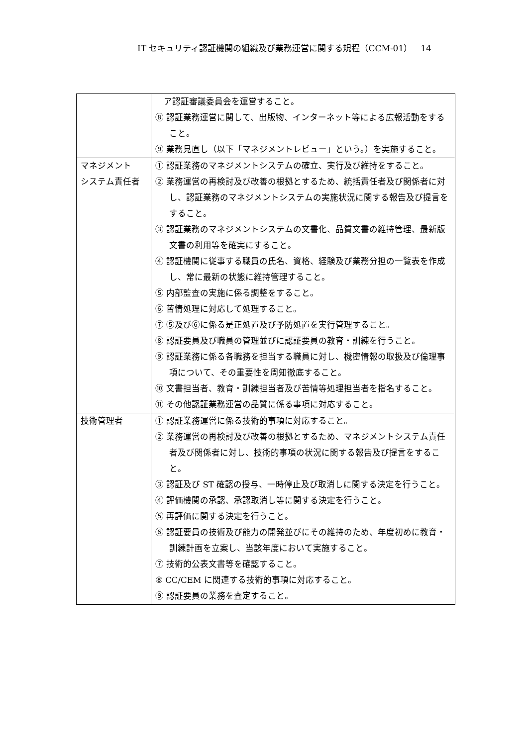IT セキュリティ認証機関の組織及び業務運営に関する規程（CCM-01）　14
| | ア認証審議委員会を運営すること。 ⑧ 認証業務運営に関して、出版物、インターネット等による広報活動をすること。 ⑨ 業務見直し（以下「マネジメントレビュー」という。）を実施すること。 |
| マネジメント システム責任者 | ① 認証業務のマネジメントシステムの確立、実行及び維持をすること。 ② 業務運営の再検討及び改善の根拠とするため、統括責任者及び関係者に対し、認証業務のマネジメントシステムの実施状況に関する報告及び提言をすること。 ③ 認証業務のマネジメントシステムの文書化、品質文書の維持管理、最新版文書の利用等を確実にすること。 ④ 認証機関に従事する職員の氏名、資格、経験及び業務分担の一覧表を作成し、常に最新の状態に維持管理すること。 ⑤ 内部監査の実施に係る調整をすること。 ⑥ 苦情処理に対応して処理すること。 ⑦ ⑤及び⑥に係る是正処置及び予防処置を実行管理すること。 ⑧ 認証要員及び職員の管理並びに認証要員の教育・訓練を行うこと。 ⑨ 認証業務に係る各職務を担当する職員に対し、機密情報の取扱及び倫理事項について、その重要性を周知徹底すること。 ⑩ 文書担当者、教育・訓練担当者及び苦情等処理担当者を指名すること。 ⑪ その他認証業務運営の品質に係る事項に対応すること。 |
| 技術管理者 | ① 認証業務運営に係る技術的事項に対応すること。 ② 業務運営の再検討及び改善の根拠とするため、マネジメントシステム責任者及び関係者に対し、技術的事項の状況に関する報告及び提言をすること。 ③ 認証及び ST 確認の授与、一時停止及び取消しに関する決定を行うこと。 ④ 評価機関の承認、承認取消し等に関する決定を行うこと。 ⑤ 再評価に関する決定を行うこと。 ⑥ 認証要員の技術及び能力の開発並びにその維持のため、年度初めに教育・訓練計画を立案し、当該年度において実施すること。 ⑦ 技術的公表文書等を確認すること。 ⑧ CC/CEM に関連する技術的事項に対応すること。 ⑨ 認証要員の業務を査定すること。 |